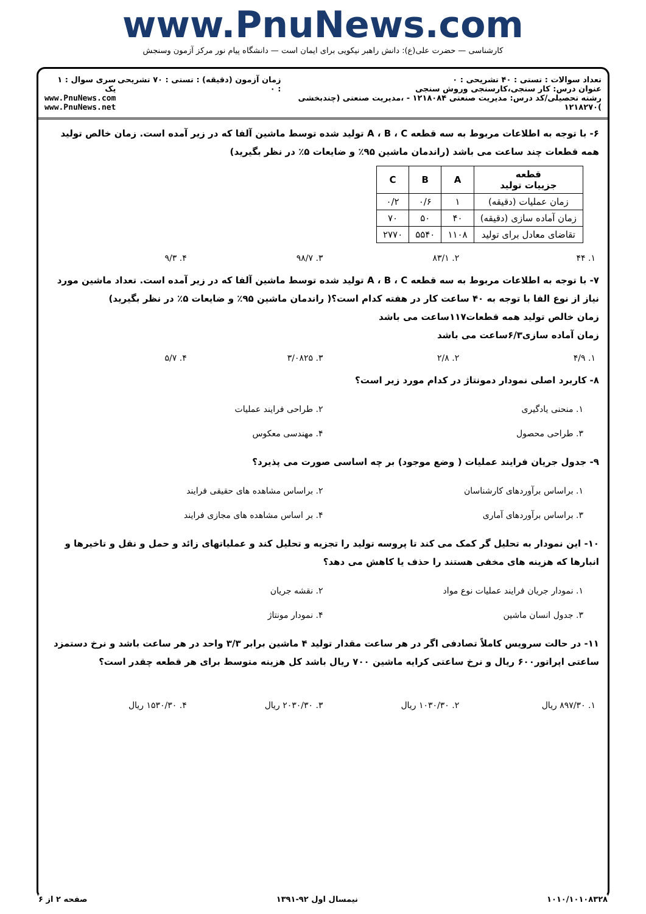www.PnuNews.com
کارشناسی — حضرت علی(ع): دانش راهبر نیکویی برای ایمان است — دانشگاه پیام نور مرکز آزمون وسنجش
تعداد سوالات : تستی : ۴۰ تشریحی : ۰
عنوان درس: کار سنجی،کارسنجی وروش سنجی
رشته تحصیلی/کد درس: مدیریت صنعتی ۱۲۱۸۰۸۴ - ،مدیریت صنعتی (چندبخشی )۱۲۱۸۲۷۰
زمان آزمون (دقیقه) : تستی : ۷۰ تشریحی : ۰
سری سوال : ۱ یک
www.PnuNews.com
www.PnuNews.net
۶- با توجه به اطلاعات مربوط به سه قطعه A ، B ، C تولید شده توسط ماشین آلفا که در زیر آمده است. زمان خالص تولید همه قطعات چند ساعت می باشد (راندمان ماشین ۹۵٪ و ضایعات ۵٪ در نظر بگیرید)
| قطعه جزییات تولید | A | B | C |
| --- | --- | --- | --- |
| زمان عملیات (دقیقه) | ۱ | ۰/۶ | ۰/۲ |
| زمان آماده سازی (دقیقه) | ۴۰ | ۵۰ | ۷۰ |
| تقاضای معادل برای تولید | ۱۱۰۸ | ۵۵۴۰ | ۲۷۷۰ |
۱. ۴۴ ۲. ۸۳/۱ ۳. ۹۸/۷ ۴. ۹/۳
۷- با توجه به اطلاعات مربوط به سه قطعه A ، B ، C تولید شده توسط ماشین آلفا که در زیر آمده است. تعداد ماشین مورد نیاز از نوع الفا با توجه به ۴۰ ساعت کار در هفته کدام است؟( راندمان ماشین ۹۵٪ و ضایعات ۵٪ در نظر بگیرید)
زمان خالص تولید همه قطعات۱۱۷ساعت می باشد
زمان آماده سازی۶/۳ساعت می باشد
۱. ۴/۹ ۲. ۲/۸ ۳. ۳/۰۸۲۵ ۴. ۵/۷
۸- کاربرد اصلی نمودار دمونتاژ در کدام مورد زیر است؟
۱. منحنی یادگیری ۲. طراحی فرایند عملیات ۳. طراحی محصول ۴. مهندسی معکوس
۹- جدول جریان فرایند عملیات ( وضع موجود) بر چه اساسی صورت می پذیرد؟
۱. براساس برآوردهای کارشناسان ۲. براساس مشاهده های حقیقی فرایند ۳. براساس برآوردهای آماری ۴. بر اساس مشاهده های مجازی فرایند
۱۰- این نمودار به تحلیل گر کمک می کند تا پروسه تولید را تجزیه و تحلیل کند و عملیاتهای زائد و حمل و نقل و تاخیرها و انبارها که هزینه های مخفی هستند را حذف یا کاهش می دهد؟
۱. نمودار جریان فرایند عملیات نوع مواد ۲. نقشه جریان ۳. جدول انسان ماشین ۴. نمودار مونتاژ
۱۱- در حالت سرویس کاملاً تصادفی اگر در هر ساعت مقدار تولید ۴ ماشین برابر ۳/۳ واحد در هر ساعت باشد و نرخ دستمزد ساعتی اپراتور۶۰۰ ریال و نرخ ساعتی کرایه ماشین ۷۰۰ ریال باشد کل هزینه متوسط برای هر قطعه چقدر است؟
۱. ۸۹۷/۳۰ ریال ۲. ۱۰۳۰/۳۰ ریال ۳. ۲۰۳۰/۳۰ ریال ۴. ۱۵۳۰/۳۰ ریال
۱۰۱۰/۱۰۱۰۸۳۲۸ نیمسال اول ۹۲-۱۳۹۱ صفحه ۲ از ۶